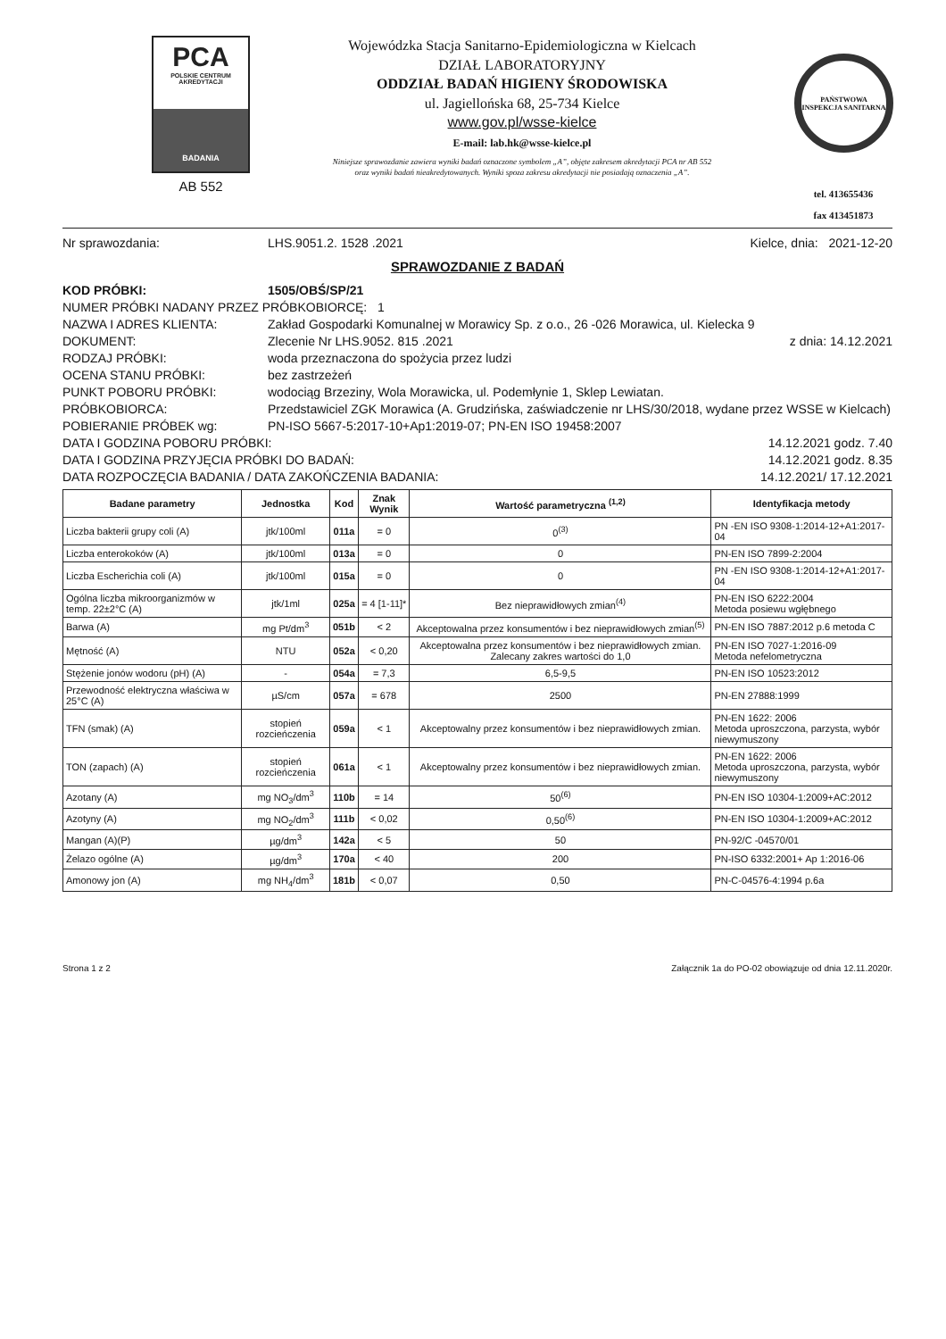PCA
POLSKIE CENTRUM AKREDYTACJI
BADANIA
AB 552
Wojewódzka Stacja Sanitarno-Epidemiologiczna w Kielcach
DZIAŁ LABORATORYJNY
ODDZIAŁ BADAŃ HIGIENY ŚRODOWISKA
ul. Jagiellońska 68, 25-734 Kielce
www.gov.pl/wsse-kielce
E-mail: lab.hk@wsse-kielce.pl
Niniejsze sprawozdanie zawiera wyniki badań oznaczone symbolem „A”, objęte zakresem akredytacji PCA nr AB 552
oraz wyniki badań nieakredytowanych. Wyniki spoza zakresu akredytacji nie posiadają oznaczenia „A”.
PAŃSTWOWA INSPEKCJA SANITARNA
tel. 413655436
fax 413451873
Nr sprawozdania: LHS.9051.2. 1528 .2021 Kielce, dnia: 2021-12-20
SPRAWOZDANIE Z BADAŃ
KOD PRÓBKI: 1505/OBŚ/SP/21
NUMER PRÓBKI NADANY PRZEZ PRÓBKOBIORCĘ: 1
NAZWA I ADRES KLIENTA: Zakład Gospodarki Komunalnej w Morawicy Sp. z o.o., 26 -026 Morawica, ul. Kielecka 9
DOKUMENT: Zlecenie Nr LHS.9052. 815 .2021 z dnia: 14.12.2021
RODZAJ PRÓBKI: woda przeznaczona do spożycia przez ludzi
OCENA STANU PRÓBKI: bez zastrzeżeń
PUNKT POBORU PRÓBKI: wodociąg Brzeziny, Wola Morawicka, ul. Podemłynie 1, Sklep Lewiatan.
PRÓBKOBIORCA: Przedstawiciel ZGK Morawica (A. Grudzińska, zaświadczenie nr LHS/30/2018, wydane przez WSSE w Kielcach)
POBIERANIE PRÓBEK wg: PN-ISO 5667-5:2017-10+Ap1:2019-07; PN-EN ISO 19458:2007
DATA I GODZINA POBORU PRÓBKI: 14.12.2021 godz. 7.40
DATA I GODZINA PRZYJĘCIA PRÓBKI DO BADAŃ: 14.12.2021 godz. 8.35
DATA ROZPOCZĘCIA BADANIA / DATA ZAKOŃCZENIA BADANIA: 14.12.2021/ 17.12.2021
| Badane parametry | Jednostka | Kod | Znak Wynik | Wartość parametryczna <sup>(1,2)</sup> | Identyfikacja metody |
| --- | --- | --- | --- | --- | --- |
| Liczba bakterii grupy coli (A) | jtk/100ml | 011a | = 0 | 0<sup>(3)</sup> | PN -EN ISO 9308-1:2014-12+A1:2017-04 |
| Liczba enterokoków (A) | jtk/100ml | 013a | = 0 | 0 | PN-EN ISO 7899-2:2004 |
| Liczba Escherichia coli (A) | jtk/100ml | 015a | = 0 | 0 | PN -EN ISO 9308-1:2014-12+A1:2017-04 |
| Ogólna liczba mikroorganizmów w temp. 22±2°C (A) | jtk/1ml | 025a | = 4 [1-11]* | Bez nieprawidłowych zmian<sup>(4)</sup> | PN-EN ISO 6222:2004 Metoda posiewu wgłębnego |
| Barwa (A) | mg Pt/dm<sup>3</sup> | 051b | < 2 | Akceptowalna przez konsumentów i bez nieprawidłowych zmian<sup>(5)</sup> | PN-EN ISO 7887:2012 p.6 metoda C |
| Mętność (A) | NTU | 052a | < 0,20 | Akceptowalna przez konsumentów i bez nieprawidłowych zmian. Zalecany zakres wartości do 1,0 | PN-EN ISO 7027-1:2016-09 Metoda nefelometryczna |
| Stężenie jonów wodoru (pH) (A) | - | 054a | = 7,3 | 6,5-9,5 | PN-EN ISO 10523:2012 |
| Przewodność elektryczna właściwa w 25°C (A) | µS/cm | 057a | = 678 | 2500 | PN-EN 27888:1999 |
| TFN (smak) (A) | stopień rozcieńczenia | 059a | < 1 | Akceptowalny przez konsumentów i bez nieprawidłowych zmian. | PN-EN 1622: 2006 Metoda uproszczona, parzysta, wybór niewymuszony |
| TON (zapach) (A) | stopień rozcieńczenia | 061a | < 1 | Akceptowalny przez konsumentów i bez nieprawidłowych zmian. | PN-EN 1622: 2006 Metoda uproszczona, parzysta, wybór niewymuszony |
| Azotany (A) | mg NO<sub>3</sub>/dm<sup>3</sup> | 110b | = 14 | 50<sup>(6)</sup> | PN-EN ISO 10304-1:2009+AC:2012 |
| Azotyny (A) | mg NO<sub>2</sub>/dm<sup>3</sup> | 111b | < 0,02 | 0,50<sup>(6)</sup> | PN-EN ISO 10304-1:2009+AC:2012 |
| Mangan (A)(P) | µg/dm<sup>3</sup> | 142a | < 5 | 50 | PN-92/C -04570/01 |
| Żelazo ogólne (A) | µg/dm<sup>3</sup> | 170a | < 40 | 200 | PN-ISO 6332:2001+ Ap 1:2016-06 |
| Amonowy jon (A) | mg NH<sub>4</sub>/dm<sup>3</sup> | 181b | < 0,07 | 0,50 | PN-C-04576-4:1994 p.6a |
Strona 1 z 2 Załącznik 1a do PO-02 obowiązuje od dnia 12.11.2020r.